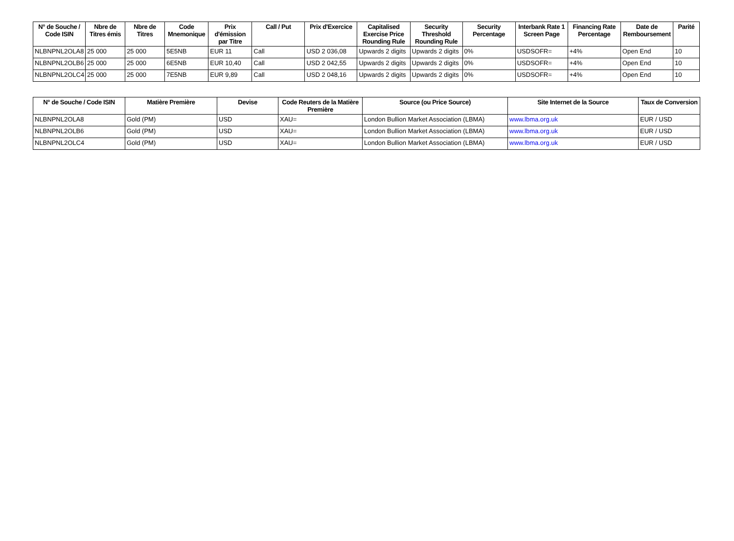| N° de Souche / Code ISIN | Nbre de Titres émis | Nbre de Titres | Code Mnemonique | Prix d'émission par Titre | Call / Put | Prix d'Exercice | Capitalised Exercise Price Rounding Rule | Security Threshold Rounding Rule | Security Percentage | Interbank Rate 1 Screen Page | Financing Rate Percentage | Date de Remboursement | Parité |
| --- | --- | --- | --- | --- | --- | --- | --- | --- | --- | --- | --- | --- | --- |
| NLBNPNL2OLA8 | 25 000 | 25 000 | 5E5NB | EUR 11 | Call | USD 2 036,08 | Upwards 2 digits | Upwards 2 digits | 0% | USDSOFR= | +4% | Open End | 10 |
| NLBNPNL2OLB6 | 25 000 | 25 000 | 6E5NB | EUR 10,40 | Call | USD 2 042,55 | Upwards 2 digits | Upwards 2 digits | 0% | USDSOFR= | +4% | Open End | 10 |
| NLBNPNL2OLC4 | 25 000 | 25 000 | 7E5NB | EUR 9,89 | Call | USD 2 048,16 | Upwards 2 digits | Upwards 2 digits | 0% | USDSOFR= | +4% | Open End | 10 |
| N° de Souche / Code ISIN | Matière Première | Devise | Code Reuters de la Matière Première | Source (ou Price Source) | Site Internet de la Source | Taux de Conversion |
| --- | --- | --- | --- | --- | --- | --- |
| NLBNPNL2OLA8 | Gold (PM) | USD | XAU= | London Bullion Market Association (LBMA) | www.lbma.org.uk | EUR / USD |
| NLBNPNL2OLB6 | Gold (PM) | USD | XAU= | London Bullion Market Association (LBMA) | www.lbma.org.uk | EUR / USD |
| NLBNPNL2OLC4 | Gold (PM) | USD | XAU= | London Bullion Market Association (LBMA) | www.lbma.org.uk | EUR / USD |